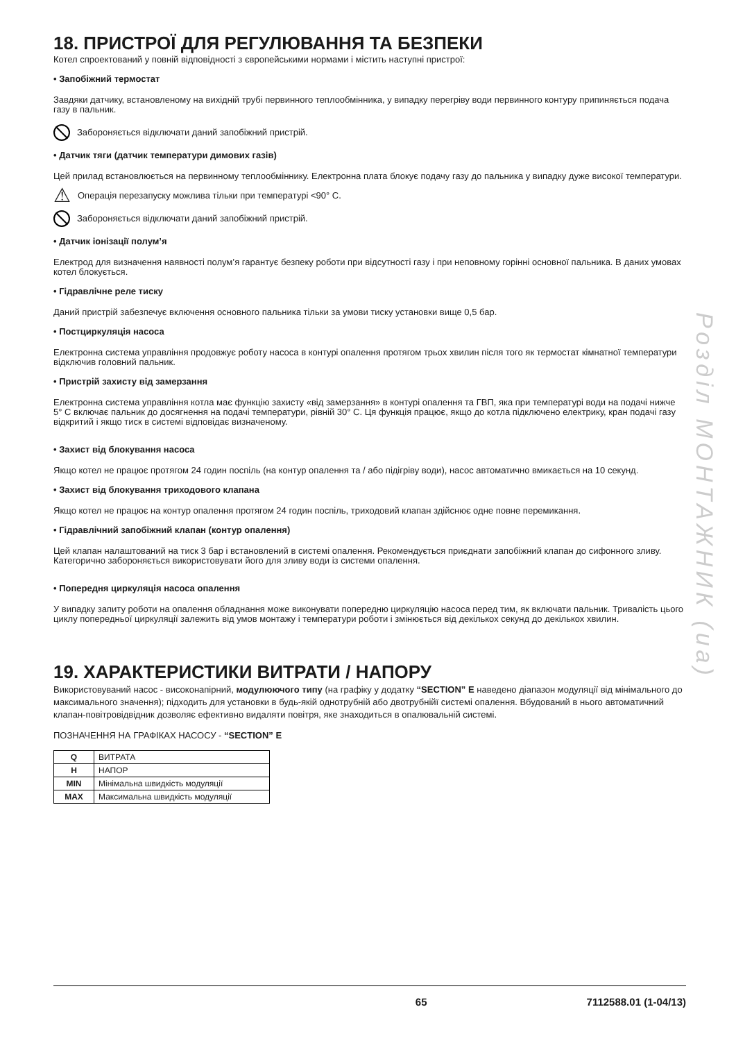18. ПРИСТРОЇ ДЛЯ РЕГУЛЮВАННЯ ТА БЕЗПЕКИ
Котел спроектований у повній відповідності з європейськими нормами і містить наступні пристрої:
• Запобіжний термостат
Завдяки датчику, встановленому на вихідній трубі первинного теплообмінника, у випадку перегріву води первинного контуру припиняється подача газу в пальник.
Забороняється відключати даний запобіжний пристрій.
• Датчик тяги (датчик температури димових газів)
Цей прилад встановлюється на первинному теплообміннику. Електронна плата блокує подачу газу до пальника у випадку дуже високої температури.
⚠ Операція перезапуску можлива тільки при температурі <90° C.
Забороняється відключати даний запобіжний пристрій.
• Датчик іонізації полум’я
Електрод для визначення наявності полум’я гарантує безпеку роботи при відсутності газу і при неповному горінні основної пальника. В даних умовах котел блокується.
• Гідравлічне реле тиску
Даний пристрій забезпечує включення основного пальника тільки за умови тиску установки вище 0,5 бар.
• Постциркуляція насоса
Електронна система управління продовжує роботу насоса в контурі опалення протягом трьох хвилин після того як термостат кімнатної температури відключив головний пальник.
• Пристрій захисту від замерзання
Електронна система управління котла має функцію захисту «від замерзання» в контурі опалення та ГВП, яка при температурі води на подачі нижче 5° C включає пальник до досягнення на подачі температури, рівній 30° C. Ця функція працює, якщо до котла підключено електрику, кран подачі газу відкритий і якщо тиск в системі відповідає визначеному.
• Захист від блокування насоса
Якщо котел не працює протягом 24 годин поспіль (на контур опалення та / або підігріву води), насос автоматично вмикається на 10 секунд.
• Захист від блокування триходового клапана
Якщо котел не працює на контур опалення протягом 24 годин поспіль, триходовий клапан здійснює одне повне перемикання.
• Гідравлічний запобіжний клапан (контур опалення)
Цей клапан налаштований на тиск 3 бар і встановлений в системі опалення. Рекомендується приєднати запобіжний клапан до сифонного зливу. Категорично забороняється використовувати його для зливу води із системи опалення.
• Попередня циркуляція насоса опалення
У випадку запиту роботи на опалення обладнання може виконувати попередню циркуляцію насоса перед тим, як включати пальник. Тривалість цього циклу попередньої циркуляції залежить від умов монтажу і температури роботи і змінюється від декількох секунд до декількох хвилин.
19. ХАРАКТЕРИСТИКИ ВИТРАТИ / НАПОРУ
Використовуваний насос - високонапірний, модулюючого типу (на графіку у додатку “SECTION” E наведено діапазон модуляції від мінімального до максимального значення); підходить для установки в будь-якій однотрубній або двотрубнійї системі опалення. Вбудований в нього автоматичний клапан-повітровідвідник дозволяє ефективно видаляти повітря, яке знаходиться в опалювальній системі.
ПОЗНАЧЕННЯ НА ГРАФІКАХ НАСОСУ - “SECTION” E
| Q | ВИТРАТА |
| H | НАПОР |
| MIN | Мінімальна швидкість модуляції |
| MAX | Максимальна швидкість модуляції |
Розділ МОНТАЖНИК (ua)
65 7112588.01 (1-04/13)